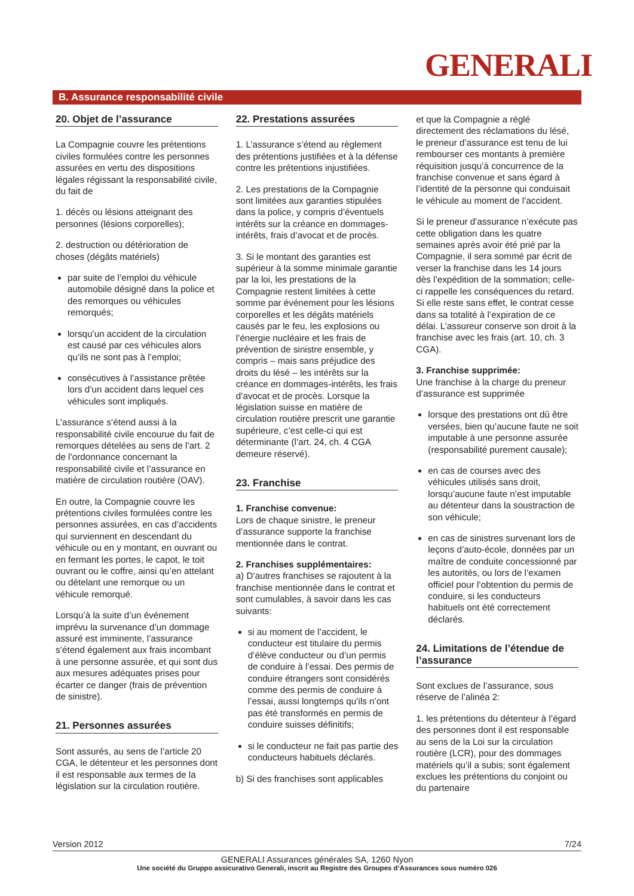GENERALI
B. Assurance responsabilité civile
20. Objet de l’assurance
La Compagnie couvre les prétentions civiles formulées contre les personnes assurées en vertu des dispositions légales régissant la responsabilité civile, du fait de
1. décès ou lésions atteignant des personnes (lésions corporelles);
2. destruction ou détérioration de choses (dégâts matériels)
par suite de l’emploi du véhicule automobile désigné dans la police et des remorques ou véhicules remorqués;
lorsqu’un accident de la circulation est causé par ces véhicules alors qu’ils ne sont pas à l’emploi;
consécutives à l’assistance prêtée lors d’un accident dans lequel ces véhicules sont impliqués.
L’assurance s’étend aussi à la responsabilité civile encourue du fait de remorques dételées au sens de l’art. 2 de l’ordonnance concernant la responsabilité civile et l’assurance en matière de circulation routière (OAV).
En outre, la Compagnie couvre les prétentions civiles formulées contre les personnes assurées, en cas d’accidents qui surviennent en descendant du véhicule ou en y montant, en ouvrant ou en fermant les portes, le capot, le toit ouvrant ou le coffre, ainsi qu’en attelant ou dételant une remorque ou un véhicule remorqué.
Lorsqu’à la suite d’un événement imprévu la survenance d’un dommage assuré est imminente, l’assurance s’étend également aux frais incombant à une personne assurée, et qui sont dus aux mesures adéquates prises pour écarter ce danger (frais de prévention de sinistre).
21. Personnes assurées
Sont assurés, au sens de l’article 20 CGA, le détenteur et les personnes dont il est responsable aux termes de la législation sur la circulation routière.
22. Prestations assurées
1. L’assurance s’étend au règlement des prétentions justifiées et à la défense contre les prétentions injustifiées.
2. Les prestations de la Compagnie sont limitées aux garanties stipulées dans la police, y compris d’éventuels intérêts sur la créance en dommages-intérêts, frais d’avocat et de procès.
3. Si le montant des garanties est supérieur à la somme minimale garantie par la loi, les prestations de la Compagnie restent limitées à cette somme par événement pour les lésions corporelles et les dégâts matériels causés par le feu, les explosions ou l’énergie nucléaire et les frais de prévention de sinistre ensemble, y compris – mais sans préjudice des droits du lésé – les intérêts sur la créance en dommages-intérêts, les frais d’avocat et de procès. Lorsque la législation suisse en matière de circulation routière prescrit une garantie supérieure, c’est celle-ci qui est déterminante (l’art. 24, ch. 4 CGA demeure réservé).
23. Franchise
1. Franchise convenue:
Lors de chaque sinistre, le preneur d’assurance supporte la franchise mentionnée dans le contrat.
2. Franchises supplémentaires:
a) D’autres franchises se rajoutent à la franchise mentionnée dans le contrat et sont cumulables, à savoir dans les cas suivants:
si au moment de l’accident, le conducteur est titulaire du permis d’élève conducteur ou d’un permis de conduire à l’essai. Des permis de conduire étrangers sont considérés comme des permis de conduire à l’essai, aussi longtemps qu’ils n’ont pas été transformés en permis de conduire suisses définitifs;
si le conducteur ne fait pas partie des conducteurs habituels déclarés.
b) Si des franchises sont applicables
et que la Compagnie a réglé directement des réclamations du lésé, le preneur d’assurance est tenu de lui rembourser ces montants à première réquisition jusqu’à concurrence de la franchise convenue et sans égard à l’identité de la personne qui conduisait le véhicule au moment de l’accident.
Si le preneur d’assurance n’exécute pas cette obligation dans les quatre semaines après avoir été prié par la Compagnie, il sera sommé par écrit de verser la franchise dans les 14 jours dès l’expédition de la sommation; celle-ci rappelle les conséquences du retard. Si elle reste sans effet, le contrat cesse dans sa totalité à l’expiration de ce délai. L’assureur conserve son droit à la franchise avec les frais (art. 10, ch. 3 CGA).
3. Franchise supprimée:
Une franchise à la charge du preneur d’assurance est supprimée
lorsque des prestations ont dû être versées, bien qu’aucune faute ne soit imputable à une personne assurée (responsabilité purement causale);
en cas de courses avec des véhicules utilisés sans droit, lorsqu’aucune faute n’est imputable au détenteur dans la soustraction de son véhicule;
en cas de sinistres survenant lors de leçons d’auto-école, données par un maître de conduite concessionné par les autorités, ou lors de l’examen officiel pour l’obtention du permis de conduire, si les conducteurs habituels ont été correctement déclarés.
24. Limitations de l’étendue de l’assurance
Sont exclues de l’assurance, sous réserve de l’alinéa 2:
1. les prétentions du détenteur à l’égard des personnes dont il est responsable au sens de la Loi sur la circulation routière (LCR), pour des dommages matériels qu’il a subis; sont également exclues les prétentions du conjoint ou du partenaire
Version 2012 7/24
GENERALI Assurances générales SA, 1260 Nyon
Une société du Gruppo assicurativo Generali, inscrit au Registre des Groupes d‘Assurances sous numéro 026